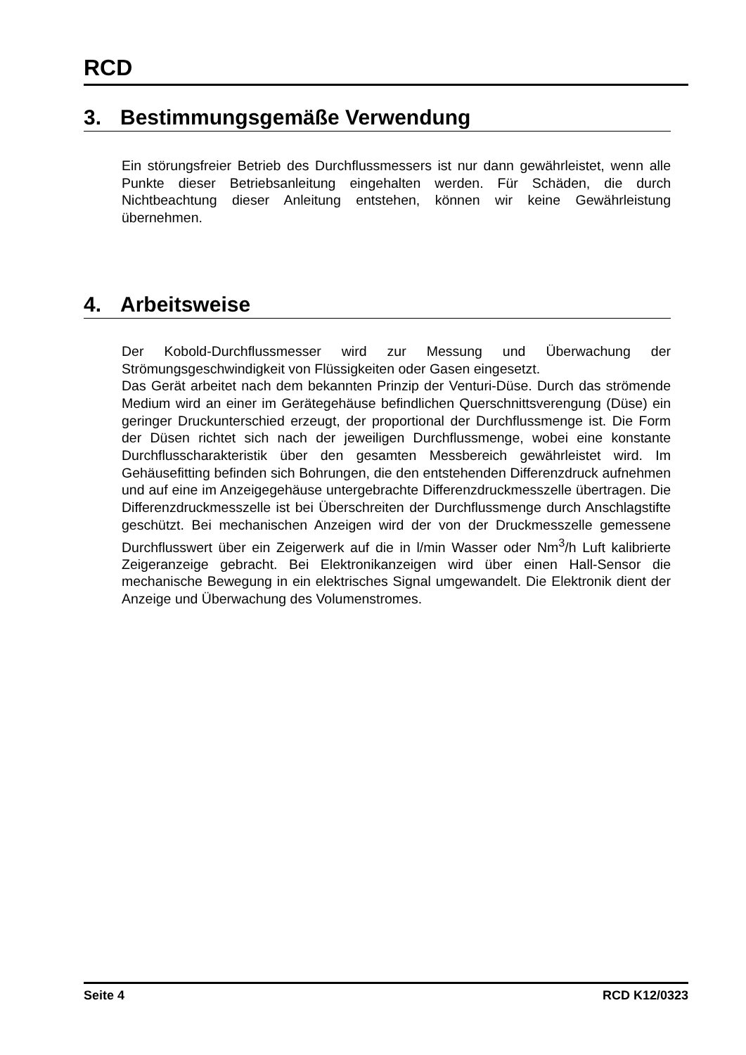RCD
3. Bestimmungsgemäße Verwendung
Ein störungsfreier Betrieb des Durchflussmessers ist nur dann gewährleistet, wenn alle Punkte dieser Betriebsanleitung eingehalten werden. Für Schäden, die durch Nichtbeachtung dieser Anleitung entstehen, können wir keine Gewährleistung übernehmen.
4. Arbeitsweise
Der Kobold-Durchflussmesser wird zur Messung und Überwachung der Strömungsgeschwindigkeit von Flüssigkeiten oder Gasen eingesetzt.
Das Gerät arbeitet nach dem bekannten Prinzip der Venturi-Düse. Durch das strömende Medium wird an einer im Gerätegehäuse befindlichen Querschnittsverengung (Düse) ein geringer Druckunterschied erzeugt, der proportional der Durchflussmenge ist. Die Form der Düsen richtet sich nach der jeweiligen Durchflussmenge, wobei eine konstante Durchflusscharakteristik über den gesamten Messbereich gewährleistet wird. Im Gehäusefitting befinden sich Bohrungen, die den entstehenden Differenzdruck aufnehmen und auf eine im Anzeigegehäuse untergebrachte Differenzdruckmesszelle übertragen. Die Differenzdruckmesszelle ist bei Überschreiten der Durchflussmenge durch Anschlagstifte geschützt. Bei mechanischen Anzeigen wird der von der Druckmesszelle gemessene Durchflusswert über ein Zeigerwerk auf die in l/min Wasser oder Nm<sup>3</sup>/h Luft kalibrierte Zeigeranzeige gebracht. Bei Elektronikanzeigen wird über einen Hall-Sensor die mechanische Bewegung in ein elektrisches Signal umgewandelt. Die Elektronik dient der Anzeige und Überwachung des Volumenstromes.
Seite 4 RCD K12/0323